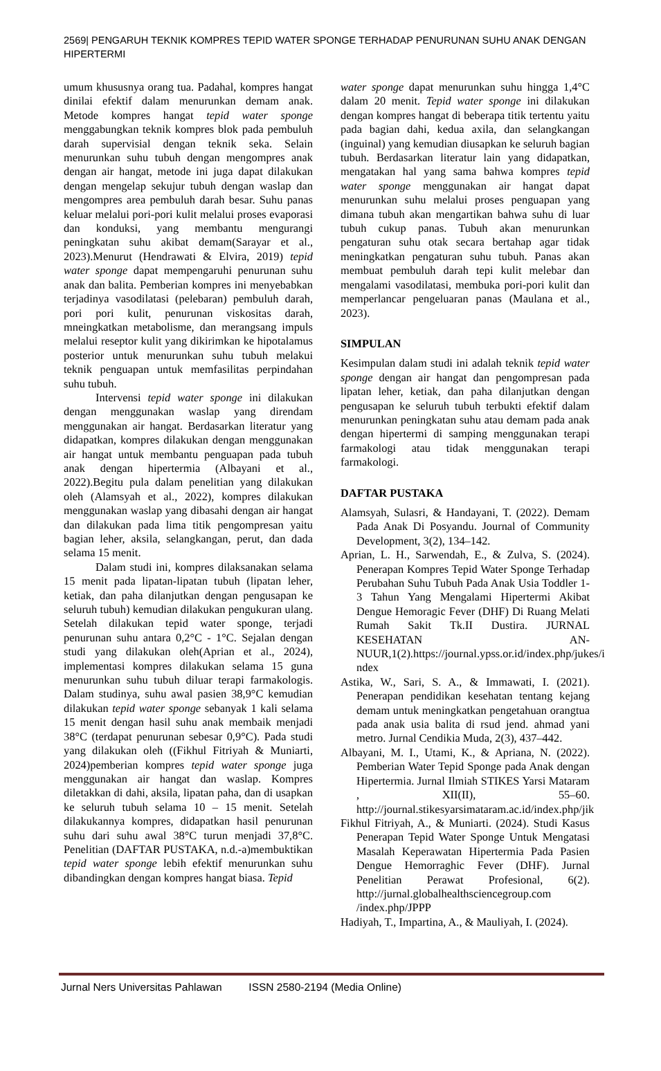2569| PENGARUH TEKNIK KOMPRES TEPID WATER SPONGE TERHADAP PENURUNAN SUHU ANAK DENGAN HIPERTERMI
umum khususnya orang tua. Padahal, kompres hangat dinilai efektif dalam menurunkan demam anak. Metode kompres hangat tepid water sponge menggabungkan teknik kompres blok pada pembuluh darah supervisial dengan teknik seka. Selain menurunkan suhu tubuh dengan mengompres anak dengan air hangat, metode ini juga dapat dilakukan dengan mengelap sekujur tubuh dengan waslap dan mengompres area pembuluh darah besar. Suhu panas keluar melalui pori-pori kulit melalui proses evaporasi dan konduksi, yang membantu mengurangi peningkatan suhu akibat demam(Sarayar et al., 2023).Menurut (Hendrawati & Elvira, 2019) tepid water sponge dapat mempengaruhi penurunan suhu anak dan balita. Pemberian kompres ini menyebabkan terjadinya vasodilatasi (pelebaran) pembuluh darah, pori pori kulit, penurunan viskositas darah, mneingkatkan metabolisme, dan merangsang impuls melalui reseptor kulit yang dikirimkan ke hipotalamus posterior untuk menurunkan suhu tubuh melakui teknik penguapan untuk memfasilitas perpindahan suhu tubuh.
Intervensi tepid water sponge ini dilakukan dengan menggunakan waslap yang direndam menggunakan air hangat. Berdasarkan literatur yang didapatkan, kompres dilakukan dengan menggunakan air hangat untuk membantu penguapan pada tubuh anak dengan hipertermia (Albayani et al., 2022).Begitu pula dalam penelitian yang dilakukan oleh (Alamsyah et al., 2022), kompres dilakukan menggunakan waslap yang dibasahi dengan air hangat dan dilakukan pada lima titik pengompresan yaitu bagian leher, aksila, selangkangan, perut, dan dada selama 15 menit.
Dalam studi ini, kompres dilaksanakan selama 15 menit pada lipatan-lipatan tubuh (lipatan leher, ketiak, dan paha dilanjutkan dengan pengusapan ke seluruh tubuh) kemudian dilakukan pengukuran ulang. Setelah dilakukan tepid water sponge, terjadi penurunan suhu antara 0,2°C - 1°C. Sejalan dengan studi yang dilakukan oleh(Aprian et al., 2024), implementasi kompres dilakukan selama 15 guna menurunkan suhu tubuh diluar terapi farmakologis. Dalam studinya, suhu awal pasien 38,9°C kemudian dilakukan tepid water sponge sebanyak 1 kali selama 15 menit dengan hasil suhu anak membaik menjadi 38°C (terdapat penurunan sebesar 0,9°C). Pada studi yang dilakukan oleh ((Fikhul Fitriyah & Muniarti, 2024)pemberian kompres tepid water sponge juga menggunakan air hangat dan waslap. Kompres diletakkan di dahi, aksila, lipatan paha, dan di usapkan ke seluruh tubuh selama 10 – 15 menit. Setelah dilakukannya kompres, didapatkan hasil penurunan suhu dari suhu awal 38°C turun menjadi 37,8°C. Penelitian (DAFTAR PUSTAKA, n.d.-a)membuktikan tepid water sponge lebih efektif menurunkan suhu dibandingkan dengan kompres hangat biasa. Tepid
water sponge dapat menurunkan suhu hingga 1,4°C dalam 20 menit. Tepid water sponge ini dilakukan dengan kompres hangat di beberapa titik tertentu yaitu pada bagian dahi, kedua axila, dan selangkangan (inguinal) yang kemudian diusapkan ke seluruh bagian tubuh. Berdasarkan literatur lain yang didapatkan, mengatakan hal yang sama bahwa kompres tepid water sponge menggunakan air hangat dapat menurunkan suhu melalui proses penguapan yang dimana tubuh akan mengartikan bahwa suhu di luar tubuh cukup panas. Tubuh akan menurunkan pengaturan suhu otak secara bertahap agar tidak meningkatkan pengaturan suhu tubuh. Panas akan membuat pembuluh darah tepi kulit melebar dan mengalami vasodilatasi, membuka pori-pori kulit dan memperlancar pengeluaran panas (Maulana et al., 2023).
SIMPULAN
Kesimpulan dalam studi ini adalah teknik tepid water sponge dengan air hangat dan pengompresan pada lipatan leher, ketiak, dan paha dilanjutkan dengan pengusapan ke seluruh tubuh terbukti efektif dalam menurunkan peningkatan suhu atau demam pada anak dengan hipertermi di samping menggunakan terapi farmakologi atau tidak menggunakan terapi farmakologi.
DAFTAR PUSTAKA
Alamsyah, Sulasri, & Handayani, T. (2022). Demam Pada Anak Di Posyandu. Journal of Community Development, 3(2), 134–142.
Aprian, L. H., Sarwendah, E., & Zulva, S. (2024). Penerapan Kompres Tepid Water Sponge Terhadap Perubahan Suhu Tubuh Pada Anak Usia Toddler 1-3 Tahun Yang Mengalami Hipertermi Akibat Dengue Hemoragic Fever (DHF) Di Ruang Melati Rumah Sakit Tk.II Dustira. JURNAL KESEHATAN AN-NUUR,1(2).https://journal.ypss.or.id/index.php/jukes/i ndex
Astika, W., Sari, S. A., & Immawati, I. (2021). Penerapan pendidikan kesehatan tentang kejang demam untuk meningkatkan pengetahuan orangtua pada anak usia balita di rsud jend. ahmad yani metro. Jurnal Cendikia Muda, 2(3), 437–442.
Albayani, M. I., Utami, K., & Apriana, N. (2022). Pemberian Water Tepid Sponge pada Anak dengan Hipertermia. Jurnal Ilmiah STIKES Yarsi Mataram , XII(II), 55–60. http://journal.stikesyarsimataram.ac.id/index.php/jik
Fikhul Fitriyah, A., & Muniarti. (2024). Studi Kasus Penerapan Tepid Water Sponge Untuk Mengatasi Masalah Keperawatan Hipertermia Pada Pasien Dengue Hemorraghic Fever (DHF). Jurnal Penelitian Perawat Profesional, 6(2). http://jurnal.globalhealthsciencegroup.com /index.php/JPPP
Hadiyah, T., Impartina, A., & Mauliyah, I. (2024).
Jurnal Ners Universitas Pahlawan ISSN 2580-2194 (Media Online)